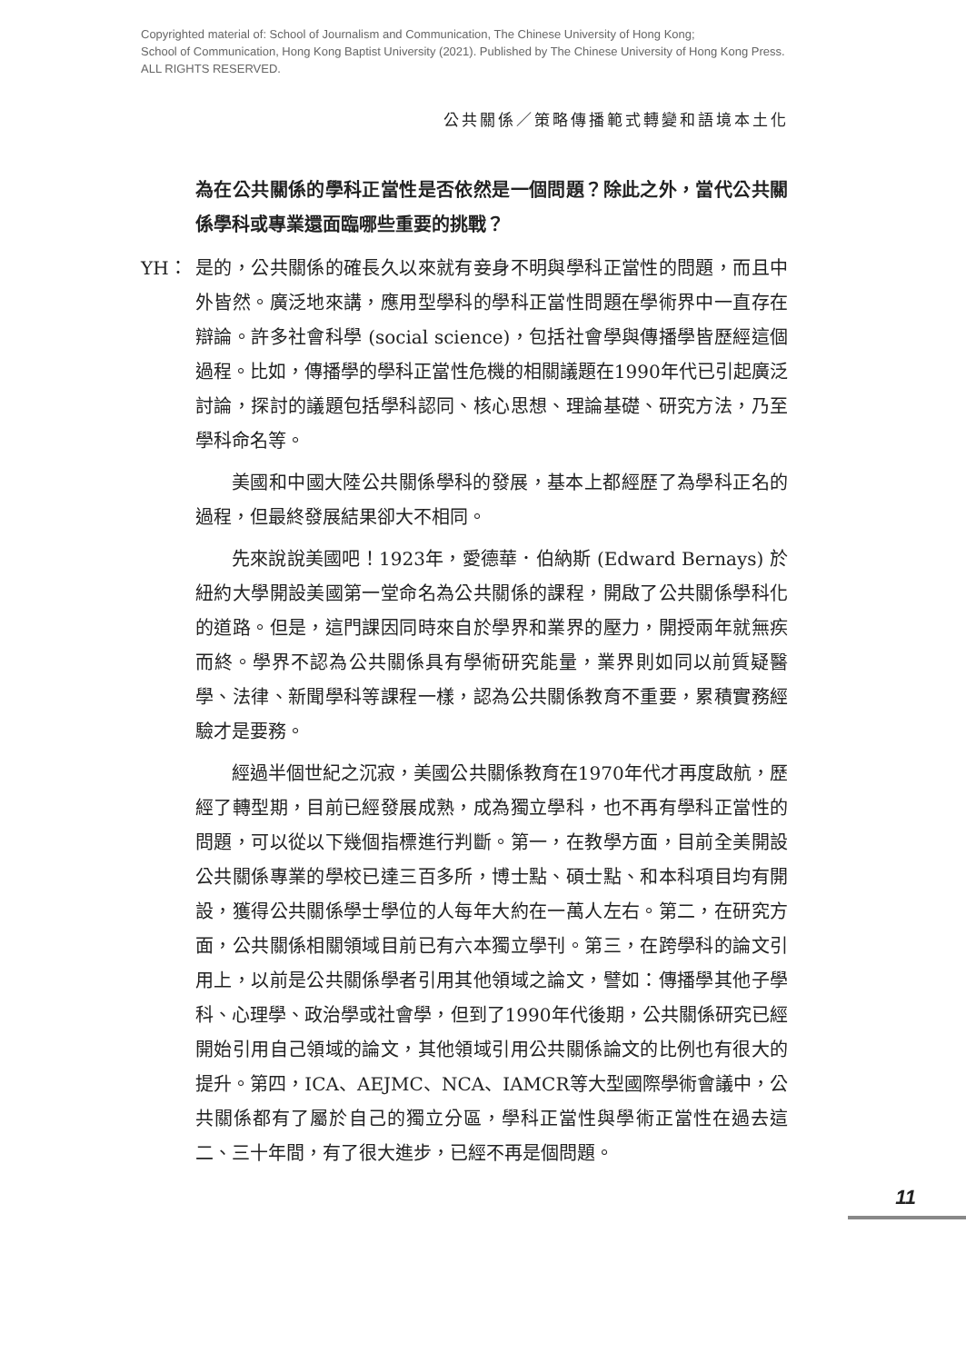Copyrighted material of: School of Journalism and Communication, The Chinese University of Hong Kong;
School of Communication, Hong Kong Baptist University (2021). Published by The Chinese University of Hong Kong Press.
ALL RIGHTS RESERVED.
公共關係／策略傳播範式轉變和語境本土化
為在公共關係的學科正當性是否依然是一個問題？除此之外，當代公共關係學科或專業還面臨哪些重要的挑戰？
YH： 是的，公共關係的確長久以來就有妾身不明與學科正當性的問題，而且中外皆然。廣泛地來講，應用型學科的學科正當性問題在學術界中一直存在辯論。許多社會科學 (social science)，包括社會學與傳播學皆歷經這個過程。比如，傳播學的學科正當性危機的相關議題在1990年代已引起廣泛討論，探討的議題包括學科認同、核心思想、理論基礎、研究方法，乃至學科命名等。
美國和中國大陸公共關係學科的發展，基本上都經歷了為學科正名的過程，但最終發展結果卻大不相同。
先來說說美國吧！1923年，愛德華．伯納斯 (Edward Bernays) 於紐約大學開設美國第一堂命名為公共關係的課程，開啟了公共關係學科化的道路。但是，這門課因同時來自於學界和業界的壓力，開授兩年就無疾而終。學界不認為公共關係具有學術研究能量，業界則如同以前質疑醫學、法律、新聞學科等課程一樣，認為公共關係教育不重要，累積實務經驗才是要務。
經過半個世紀之沉寂，美國公共關係教育在1970年代才再度啟航，歷經了轉型期，目前已經發展成熟，成為獨立學科，也不再有學科正當性的問題，可以從以下幾個指標進行判斷。第一，在教學方面，目前全美開設公共關係專業的學校已達三百多所，博士點、碩士點、和本科項目均有開設，獲得公共關係學士學位的人每年大約在一萬人左右。第二，在研究方面，公共關係相關領域目前已有六本獨立學刊。第三，在跨學科的論文引用上，以前是公共關係學者引用其他領域之論文，譬如：傳播學其他子學科、心理學、政治學或社會學，但到了1990年代後期，公共關係研究已經開始引用自己領域的論文，其他領域引用公共關係論文的比例也有很大的提升。第四，ICA、AEJMC、NCA、IAMCR等大型國際學術會議中，公共關係都有了屬於自己的獨立分區，學科正當性與學術正當性在過去這二、三十年間，有了很大進步，已經不再是個問題。
11